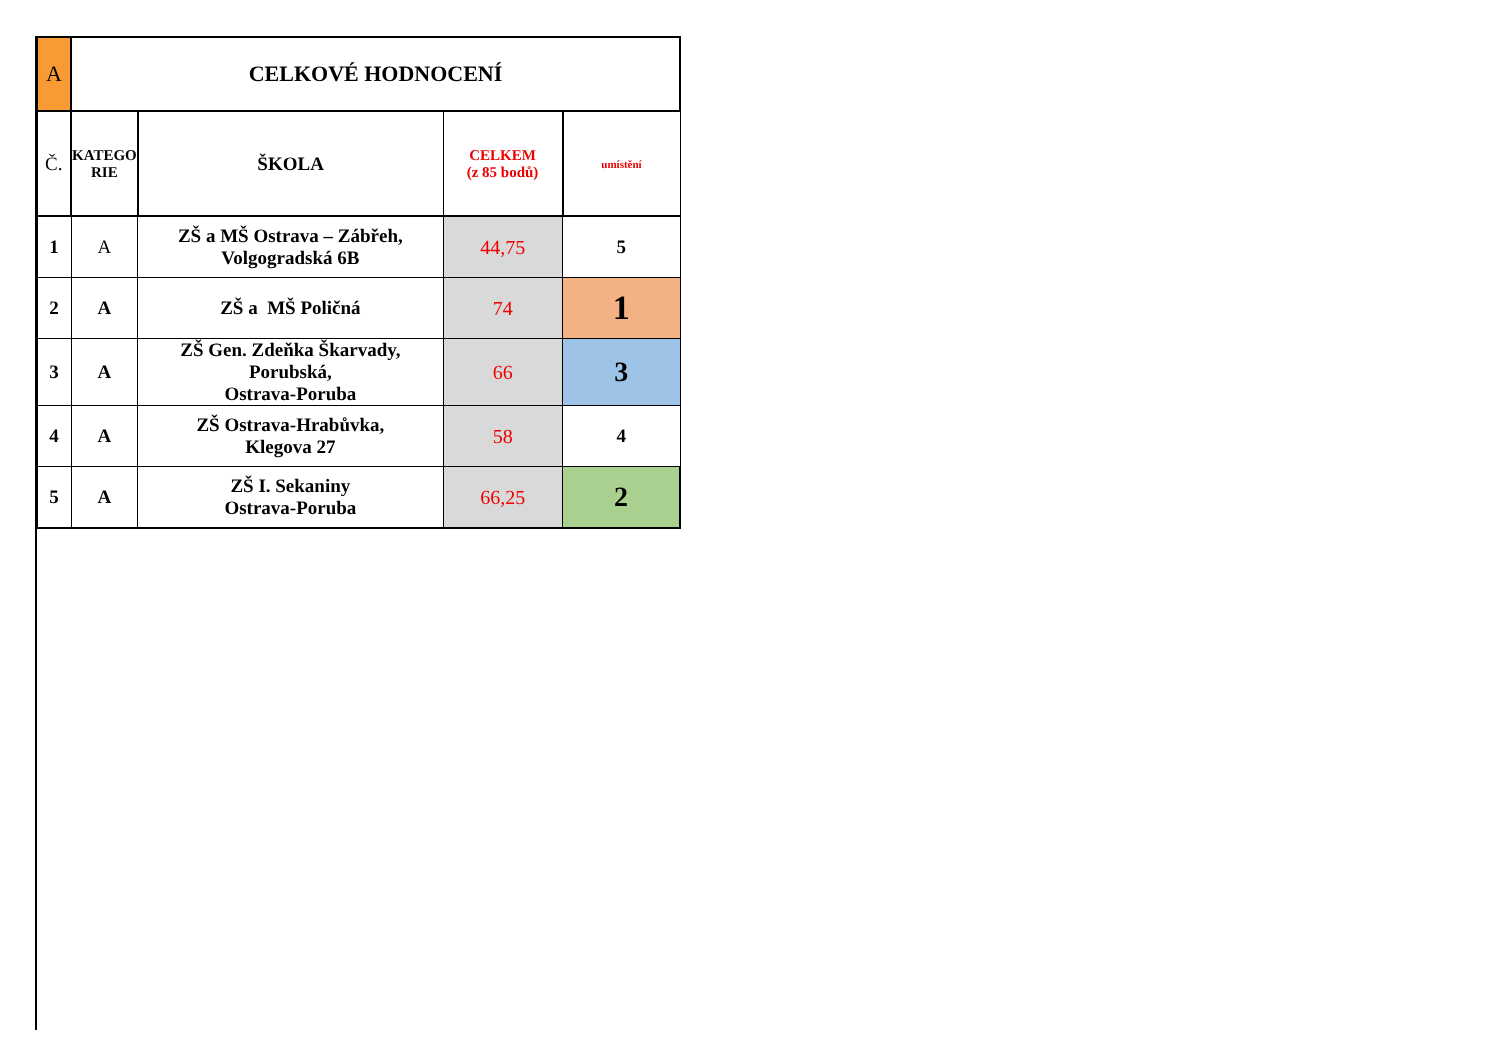| A | CELKOVÉ HODNOCENÍ | | | |
| Č. | KATEGO RIE | ŠKOLA | CELKEM (z 85 bodů) | umístění |
| 1 | A | ZŠ a MŠ Ostrava – Zábřeh, Volgogradská 6B | 44,75 | 5 |
| 2 | A | ZŠ a MŠ Poličná | 74 | 1 |
| 3 | A | ZŠ Gen. Zdeňka Škarvady, Porubská, Ostrava-Poruba | 66 | 3 |
| 4 | A | ZŠ Ostrava-Hrabůvka, Klegova 27 | 58 | 4 |
| 5 | A | ZŠ I. Sekaniny Ostrava-Poruba | 66,25 | 2 |